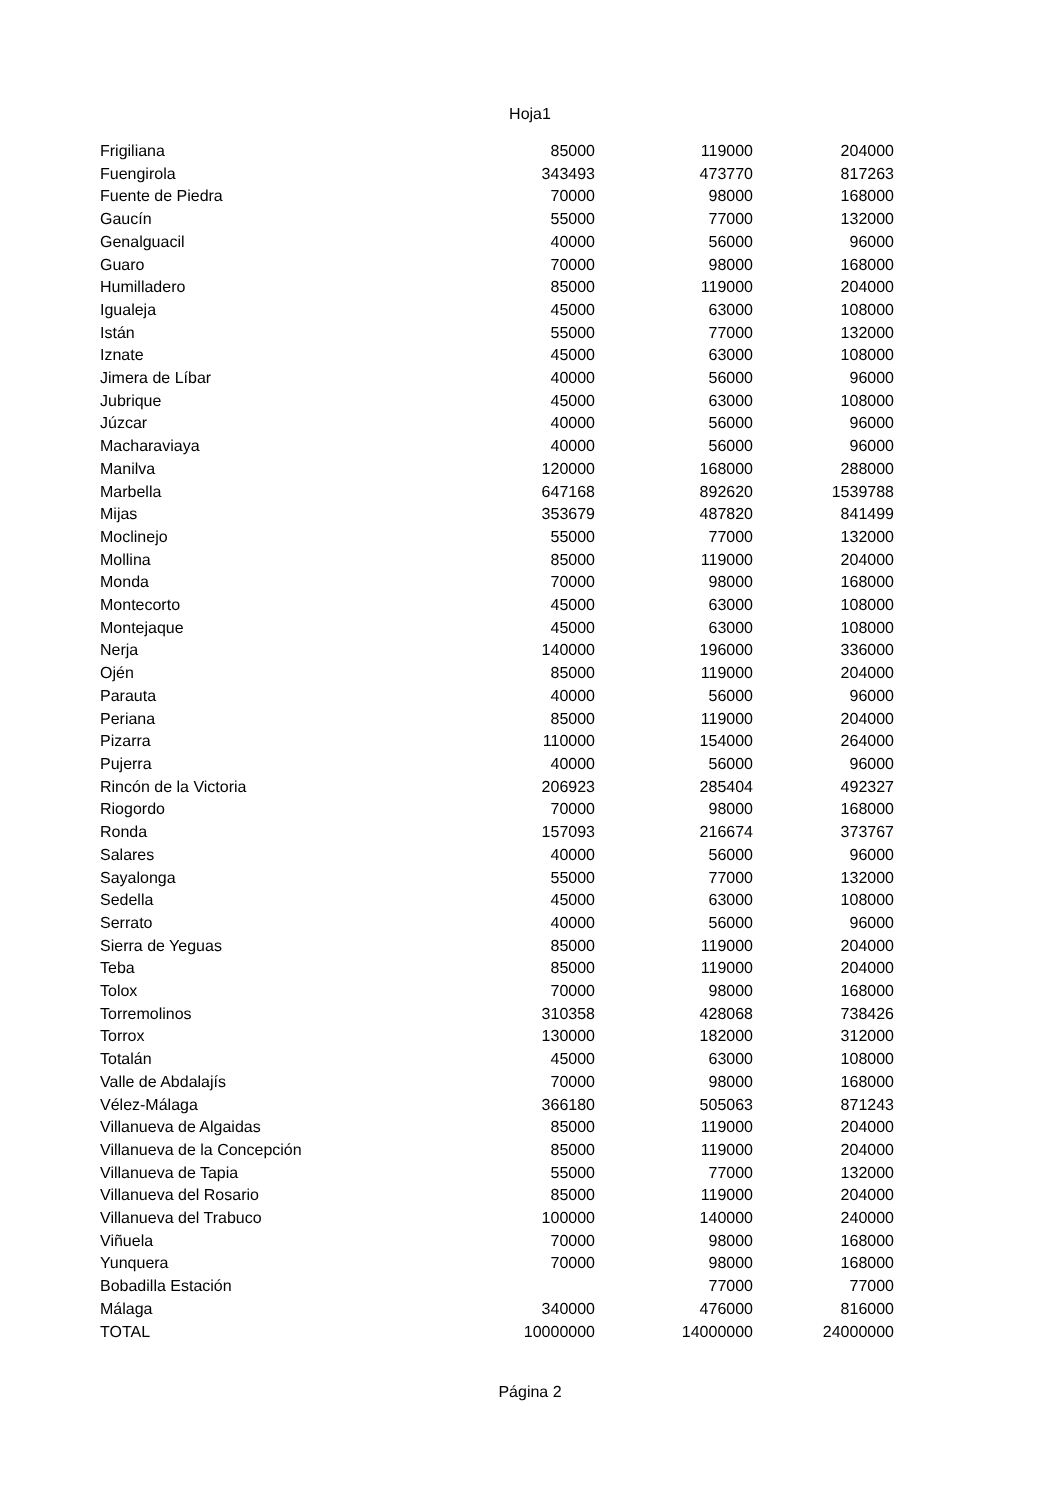Hoja1
| Frigiliana | 85000 | 119000 | 204000 |
| Fuengirola | 343493 | 473770 | 817263 |
| Fuente de Piedra | 70000 | 98000 | 168000 |
| Gaucín | 55000 | 77000 | 132000 |
| Genalguacil | 40000 | 56000 | 96000 |
| Guaro | 70000 | 98000 | 168000 |
| Humilladero | 85000 | 119000 | 204000 |
| Igualeja | 45000 | 63000 | 108000 |
| Istán | 55000 | 77000 | 132000 |
| Iznate | 45000 | 63000 | 108000 |
| Jimera de Líbar | 40000 | 56000 | 96000 |
| Jubrique | 45000 | 63000 | 108000 |
| Júzcar | 40000 | 56000 | 96000 |
| Macharaviaya | 40000 | 56000 | 96000 |
| Manilva | 120000 | 168000 | 288000 |
| Marbella | 647168 | 892620 | 1539788 |
| Mijas | 353679 | 487820 | 841499 |
| Moclinejo | 55000 | 77000 | 132000 |
| Mollina | 85000 | 119000 | 204000 |
| Monda | 70000 | 98000 | 168000 |
| Montecorto | 45000 | 63000 | 108000 |
| Montejaque | 45000 | 63000 | 108000 |
| Nerja | 140000 | 196000 | 336000 |
| Ojén | 85000 | 119000 | 204000 |
| Parauta | 40000 | 56000 | 96000 |
| Periana | 85000 | 119000 | 204000 |
| Pizarra | 110000 | 154000 | 264000 |
| Pujerra | 40000 | 56000 | 96000 |
| Rincón de la Victoria | 206923 | 285404 | 492327 |
| Riogordo | 70000 | 98000 | 168000 |
| Ronda | 157093 | 216674 | 373767 |
| Salares | 40000 | 56000 | 96000 |
| Sayalonga | 55000 | 77000 | 132000 |
| Sedella | 45000 | 63000 | 108000 |
| Serrato | 40000 | 56000 | 96000 |
| Sierra de Yeguas | 85000 | 119000 | 204000 |
| Teba | 85000 | 119000 | 204000 |
| Tolox | 70000 | 98000 | 168000 |
| Torremolinos | 310358 | 428068 | 738426 |
| Torrox | 130000 | 182000 | 312000 |
| Totalán | 45000 | 63000 | 108000 |
| Valle de Abdalajís | 70000 | 98000 | 168000 |
| Vélez-Málaga | 366180 | 505063 | 871243 |
| Villanueva de Algaidas | 85000 | 119000 | 204000 |
| Villanueva de la Concepción | 85000 | 119000 | 204000 |
| Villanueva de Tapia | 55000 | 77000 | 132000 |
| Villanueva del Rosario | 85000 | 119000 | 204000 |
| Villanueva del Trabuco | 100000 | 140000 | 240000 |
| Viñuela | 70000 | 98000 | 168000 |
| Yunquera | 70000 | 98000 | 168000 |
| Bobadilla Estación | | 77000 | 77000 |
| Málaga | 340000 | 476000 | 816000 |
| TOTAL | 10000000 | 14000000 | 24000000 |
Página 2